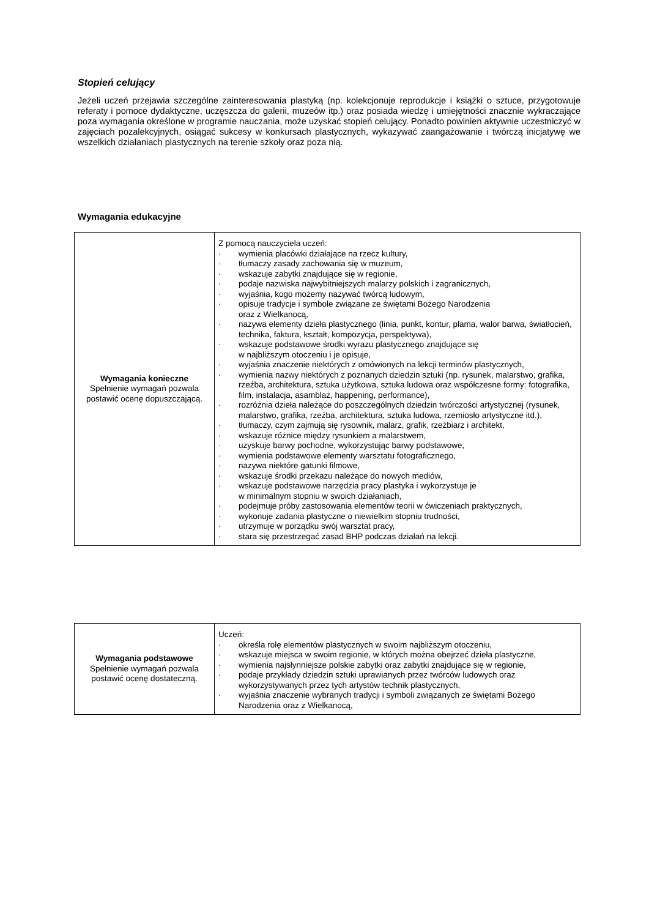Stopień celujący
Jeżeli uczeń przejawia szczególne zainteresowania plastyką (np. kolekcjonuje reprodukcje i książki o sztuce, przygotowuje referaty i pomoce dydaktyczne, uczęszcza do galerii, muzeów itp.) oraz posiada wiedzę i umiejętności znacznie wykraczające poza wymagania określone w programie nauczania, może uzyskać stopień celujący. Ponadto powinien aktywnie uczestniczyć w zajęciach pozalekcyjnych, osiągać sukcesy w konkursach plastycznych, wykazywać zaangażowanie i twórczą inicjatywę we wszelkich działaniach plastycznych na terenie szkoły oraz poza nią.
Wymagania edukacyjne
| Wymagania konieczne Spełnienie wymagań pozwala postawić ocenę dopuszczającą. | Z pomocą nauczyciela uczeń: · wymienia placówki działające na rzecz kultury, · tłumaczy zasady zachowania się w muzeum, · wskazuje zabytki znajdujące się w regionie, · podaje nazwiska najwybitniejszych malarzy polskich i zagranicznych, · wyjaśnia, kogo możemy nazywać twórcą ludowym, · opisuje tradycje i symbole związane ze świętami Bożego Narodzenia oraz z Wielkanocą, · nazywa elementy dzieła plastycznego (linia, punkt, kontur, plama, walor barwa, światłocień, technika, faktura, kształt, kompozycja, perspektywa), · wskazuje podstawowe środki wyrazu plastycznego znajdujące się w najbliższym otoczeniu i je opisuje, · wyjaśnia znaczenie niektórych z omówionych na lekcji terminów plastycznych, · wymienia nazwy niektórych z poznanych dziedzin sztuki (np. rysunek, malarstwo, grafika, rzeźba, architektura, sztuka użytkowa, sztuka ludowa oraz współczesne formy: fotografika, film, instalacja, asamblaż, happening, performance), · rozróżnia dzieła należące do poszczególnych dziedzin twórczości artystycznej (rysunek, malarstwo, grafika, rzeźba, architektura, sztuka ludowa, rzemiosło artystyczne itd.), · tłumaczy, czym zajmują się rysownik, malarz, grafik, rzeźbiarz i architekt, · wskazuje różnice między rysunkiem a malarstwem, · uzyskuje barwy pochodne, wykorzystując barwy podstawowe, · wymienia podstawowe elementy warsztatu fotograficznego, · nazywa niektóre gatunki filmowe, · wskazuje środki przekazu należące do nowych mediów, · wskazuje podstawowe narzędzia pracy plastyka i wykorzystuje je w minimalnym stopniu w swoich działaniach, · podejmuje próby zastosowania elementów teorii w ćwiczeniach praktycznych, · wykonuje zadania plastyczne o niewielkim stopniu trudności, · utrzymuje w porządku swój warsztat pracy, · stara się przestrzegać zasad BHP podczas działań na lekcji. |
| Wymagania podstawowe Spełnienie wymagań pozwala postawić ocenę dostateczną. | Uczeń: · określa rolę elementów plastycznych w swoim najbliższym otoczeniu, · wskazuje miejsca w swoim regionie, w których można obejrzeć dzieła plastyczne, · wymienia najsłynniejsze polskie zabytki oraz zabytki znajdujące się w regionie, · podaje przykłady dziedzin sztuki uprawianych przez twórców ludowych oraz wykorzystywanych przez tych artystów technik plastycznych, · wyjaśnia znaczenie wybranych tradycji i symboli związanych ze świętami Bożego Narodzenia oraz z Wielkanocą, |